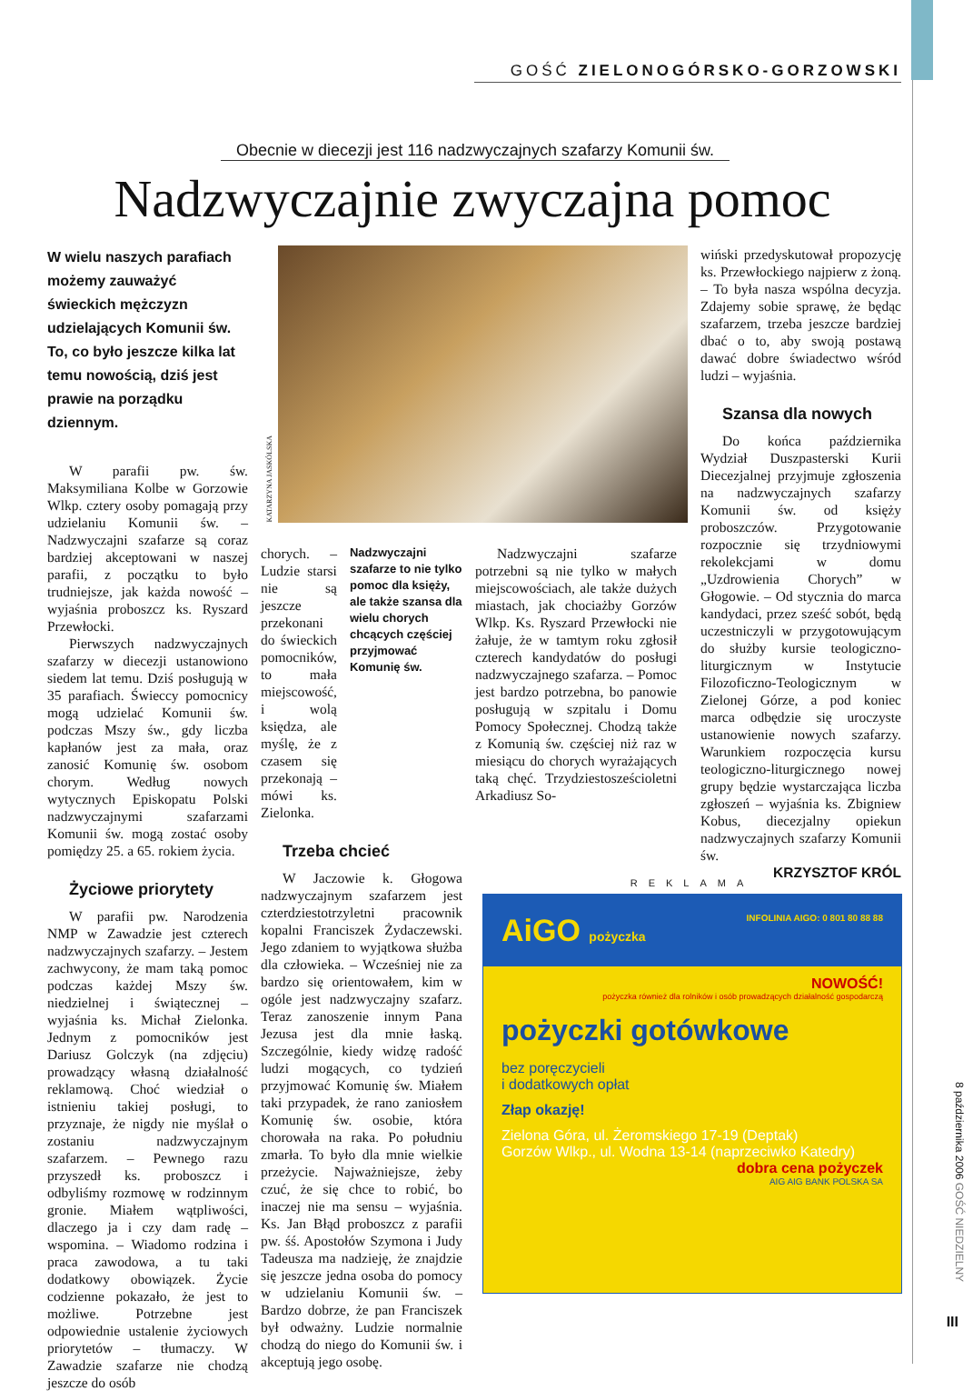GOŚĆ ZIELONOGÓRSKO-GORZOWSKI
Obecnie w diecezji jest 116 nadzwyczajnych szafarzy Komunii św.
Nadzwyczajnie zwyczajna pomoc
W wielu naszych parafiach możemy zauważyć świeckich mężczyzn udzielających Komunii św. To, co było jeszcze kilka lat temu nowością, dziś jest prawie na porządku dziennym.
W parafii pw. św. Maksymiliana Kolbe w Gorzowie Wlkp. cztery osoby pomagają przy udzielaniu Komunii św. – Nadzwyczajni szafarze są coraz bardziej akceptowani w naszej parafii, z początku to było trudniejsze, jak każda nowość – wyjaśnia proboszcz ks. Ryszard Przewłocki.
Pierwszych nadzwyczajnych szafarzy w diecezji ustanowiono siedem lat temu. Dziś posługują w 35 parafiach. Świeccy pomocnicy mogą udzielać Komunii św. podczas Mszy św., gdy liczba kapłanów jest za mała, oraz zanosić Komunię św. osobom chorym. Według nowych wytycznych Episkopatu Polski nadzwyczajnymi szafarzami Komunii św. mogą zostać osoby pomiędzy 25. a 65. rokiem życia.
Życiowe priorytety
W parafii pw. Narodzenia NMP w Zawadzie jest czterech nadzwyczajnych szafarzy. – Jestem zachwycony, że mam taką pomoc podczas każdej Mszy św. niedzielnej i świątecznej – wyjaśnia ks. Michał Zielonka. Jednym z pomocników jest Dariusz Golczyk (na zdjęciu) prowadzący własną działalność reklamową. Choć wiedział o istnieniu takiej posługi, to przyznaje, że nigdy nie myślał o zostaniu nadzwyczajnym szafarzem. – Pewnego razu przyszedł ks. proboszcz i odbyliśmy rozmowę w rodzinnym gronie. Miałem wątpliwości, dlaczego ja i czy dam radę – wspomina. – Wiadomo rodzina i praca zawodowa, a tu taki dodatkowy obowiązek. Życie codzienne pokazało, że jest to możliwe. Potrzebne jest odpowiednie ustalenie życiowych priorytetów – tłumaczy. W Zawadzie szafarze nie chodzą jeszcze do osób
KATARZYNA JASKÓLSKA
chorych. – Ludzie starsi nie są jeszcze przekonani do świeckich pomocników, to mała miejscowość, i wolą księdza, ale myślę, że z czasem się przekonają – mówi ks. Zielonka.
Nadzwyczajni szafarze to nie tylko pomoc dla księży, ale także szansa dla wielu chorych chcących częściej przyjmować Komunię św.
Trzeba chcieć
W Jaczowie k. Głogowa nadzwyczajnym szafarzem jest czterdziestotrzyletni pracownik kopalni Franciszek Żydaczewski. Jego zdaniem to wyjątkowa służba dla człowieka. – Wcześniej nie za bardzo się orientowałem, kim w ogóle jest nadzwyczajny szafarz. Teraz zanoszenie innym Pana Jezusa jest dla mnie łaską. Szczególnie, kiedy widzę radość ludzi mogących, co tydzień przyjmować Komunię św. Miałem taki przypadek, że rano zaniosłem Komunię św. osobie, która chorowała na raka. Po południu zmarła. To było dla mnie wielkie przeżycie. Najważniejsze, żeby czuć, że się chce to robić, bo inaczej nie ma sensu – wyjaśnia. Ks. Jan Błąd proboszcz z parafii pw. śś. Apostołów Szymona i Judy Tadeusza ma nadzieję, że znajdzie się jeszcze jedna osoba do pomocy w udzielaniu Komunii św. – Bardzo dobrze, że pan Franciszek był odważny. Ludzie normalnie chodzą do niego do Komunii św. i akceptują jego osobę.
Nadzwyczajni szafarze potrzebni są nie tylko w małych miejscowościach, ale także dużych miastach, jak chociażby Gorzów Wlkp. Ks. Ryszard Przewłocki nie żałuje, że w tamtym roku zgłosił czterech kandydatów do posługi nadzwyczajnego szafarza. – Pomoc jest bardzo potrzebna, bo panowie posługują w szpitalu i Domu Pomocy Społecznej. Chodzą także z Komunią św. częściej niż raz w miesiącu do chorych wyrażających taką chęć. Trzydziestosześcioletni Arkadiusz So-
wiński przedyskutował propozycję ks. Przewłockiego najpierw z żoną. – To była nasza wspólna decyzja. Zdajemy sobie sprawę, że będąc szafarzem, trzeba jeszcze bardziej dbać o to, aby swoją postawą dawać dobre świadectwo wśród ludzi – wyjaśnia.
Szansa dla nowych
Do końca października Wydział Duszpasterski Kurii Diecezjalnej przyjmuje zgłoszenia na nadzwyczajnych szafarzy Komunii św. od księży proboszczów. Przygotowanie rozpocznie się trzydniowymi rekolekcjami w domu „Uzdrowienia Chorych” w Głogowie. – Od stycznia do marca kandydaci, przez sześć sobót, będą uczestniczyli w przygotowującym do służby kursie teologiczno-liturgicznym w Instytucie Filozoficzno-Teologicznym w Zielonej Górze, a pod koniec marca odbędzie się uroczyste ustanowienie nowych szafarzy. Warunkiem rozpoczęcia kursu teologiczno-liturgicznego nowej grupy będzie wystarczająca liczba zgłoszeń – wyjaśnia ks. Zbigniew Kobus, diecezjalny opiekun nadzwyczajnych szafarzy Komunii św.
KRZYSZTOF KRÓL
REKLAMA
AiGO pożyczka INFOLINIA AIGO: 0 801 80 88 88
NOWOŚĆ!
pożyczka również dla rolników i osób prowadzących działalność gospodarczą
pożyczki gotówkowe
bez poręczycieli
i dodatkowych opłat
Złap okazję!
Zielona Góra, ul. Żeromskiego 17-19 (Deptak)
Gorzów Wlkp., ul. Wodna 13-14 (naprzeciwko Katedry)
dobra cena pożyczek
AIG AIG BANK POLSKA SA
8 października 2006 GOŚĆ NIEDZIELNY
III